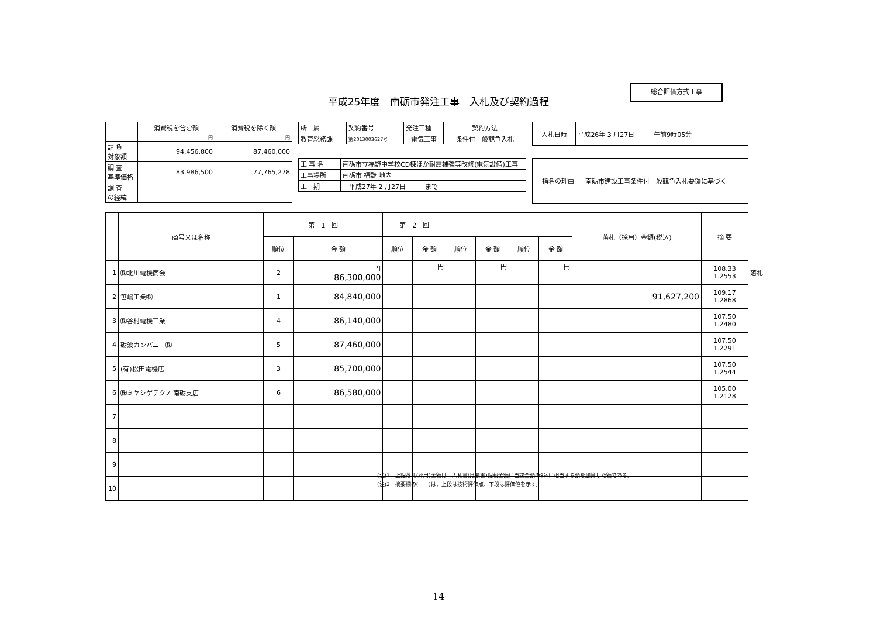総合評価方式工事
平成25年度　南砺市発注工事　入札及び契約過程
| | 消費税を含む額 | 消費税を除く額 |
| | 円 | 円 |
| 請 負 対象額 | 94,456,800 | 87,460,000 |
| 調 査 基準価格 | 83,986,500 | 77,765,278 |
| 調 査 の経緯 | | |
| 所 属 | 契約番号 | 発注工種 | 契約方法 |
| 教育総務課 | 第2013003627号 | 電気工事 | 条件付一般競争入札 |
| 入札日時 | 平成26年 3 月27日 午前9時05分 |
| 工 事 名 | 南砺市立福野中学校CD棟ほか耐震補強等改修(電気設備)工事 |
| 工事場所 | 南砺市 福野 地内 |
| 工 期 | 平成27年 2 月27日 まで |
| 指名の理由 | 南砺市建設工事条件付一般競争入札要領に基づく |
| | 商号又は名称 | 第 1 回 | | 第 2 回 | | | | | | 落札（採用）金額(税込) | 摘 要 |
| | | 順位 | 金 額 | 順位 | 金 額 | 順位 | 金 額 | 順位 | 金 額 | | |
| 1 | ㈱北川電機商会 | 2 | 円 86,300,000 | | 円 | | 円 | | 円 | | 108.33 1.2553 |
| 2 | 笹嶋工業㈱ | 1 | 84,840,000 | | | | | | | 91,627,200 | 109.17 1.2868 |
| 3 | ㈱谷村電機工業 | 4 | 86,140,000 | | | | | | | | 107.50 1.2480 |
| 4 | 砺波カンパニー㈱ | 5 | 87,460,000 | | | | | | | | 107.50 1.2291 |
| 5 | (有)松田電機店 | 3 | 85,700,000 | | | | | | | | 107.50 1.2544 |
| 6 | ㈱ミヤシゲテクノ 南砺支店 | 6 | 86,580,000 | | | | | | | | 105.00 1.2128 |
| 7 | | | | | | | | | | | |
| 8 | | | | | | | | | | | |
| 9 | | | | | | | | | | | |
| 10 | | | | | | | | | | | |
落札
(注)1　上記落札(採用)金額は、入札書(見積書)記載金額に当該金額の8%に相当する額を加算した額である。
(注)2　摘要欄の(　　)は、上段は技術評価点、下段は評価値を示す。
14